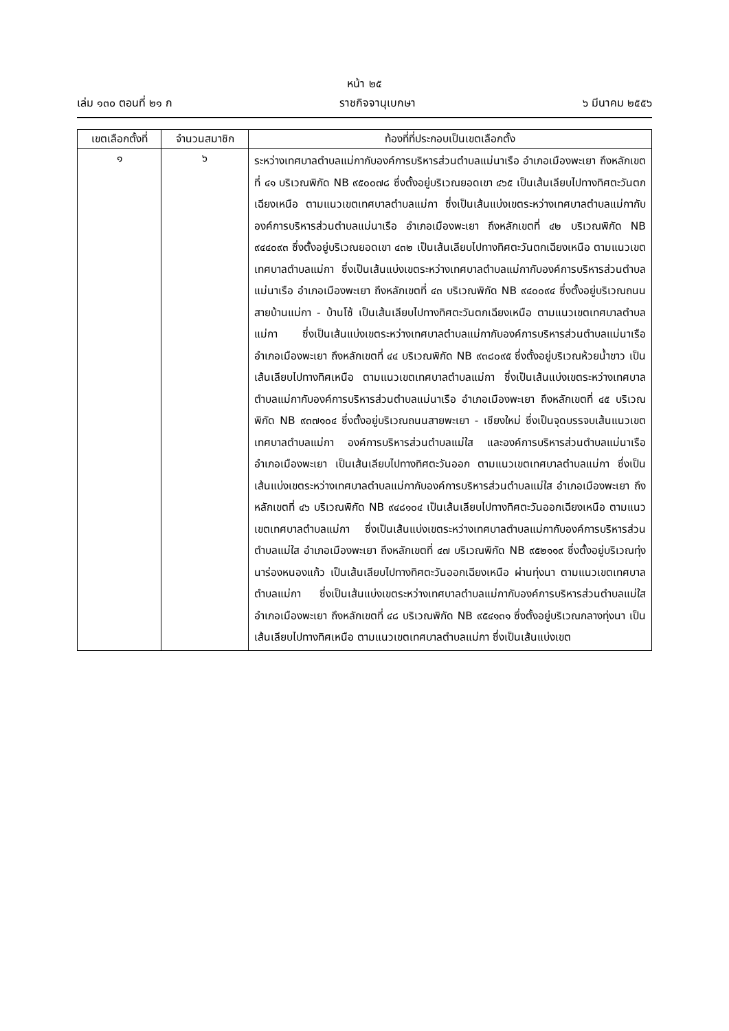หน้า ๒๕
เล่ม ๑๓๐ ตอนที่ ๒๑ ก ราชกิจจานุเบกษา ๖ มีนาคม ๒๕๕๖
| เขตเลือกตั้งที่ | จำนวนสมาชิก | ท้องที่ที่ประกอบเป็นเขตเลือกตั้ง |
| --- | --- | --- |
| ๑ | ๖ | ระหว่างเทศบาลตำบลแม่กากับองค์การบริหารส่วนตำบลแม่นาเรือ อำเภอเมืองพะเยา ถึงหลักเขตที่ ๔๑ บริเวณพิกัด NB ๙๕๐๐๗๘ ซึ่งตั้งอยู่บริเวณยอดเขา ๔๖๕ เป็นเส้นเลียบไปทางทิศตะวันตกเฉียงเหนือ ตามแนวเขตเทศบาลตำบลแม่กา ซึ่งเป็นเส้นแบ่งเขตระหว่างเทศบาลตำบลแม่กากับองค์การบริหารส่วนตำบลแม่นาเรือ อำเภอเมืองพะเยา ถึงหลักเขตที่ ๔๒ บริเวณพิกัด NB ๙๔๔๐๙๓ ซึ่งตั้งอยู่บริเวณยอดเขา ๔๓๒ เป็นเส้นเลียบไปทางทิศตะวันตกเฉียงเหนือ ตามแนวเขตเทศบาลตำบลแม่กา ซึ่งเป็นเส้นแบ่งเขตระหว่างเทศบาลตำบลแม่กากับองค์การบริหารส่วนตำบลแม่นาเรือ อำเภอเมืองพะเยา ถึงหลักเขตที่ ๔๓ บริเวณพิกัด NB ๙๔๐๐๙๔ ซึ่งตั้งอยู่บริเวณถนนสายบ้านแม่กา - บ้านโซ้ เป็นเส้นเลียบไปทางทิศตะวันตกเฉียงเหนือ ตามแนวเขตเทศบาลตำบลแม่กา ซึ่งเป็นเส้นแบ่งเขตระหว่างเทศบาลตำบลแม่กากับองค์การบริหารส่วนตำบลแม่นาเรือ อำเภอเมืองพะเยา ถึงหลักเขตที่ ๔๔ บริเวณพิกัด NB ๙๓๘๐๙๕ ซึ่งตั้งอยู่บริเวณห้วยน้ำขาว เป็นเส้นเลียบไปทางทิศเหนือ ตามแนวเขตเทศบาลตำบลแม่กา ซึ่งเป็นเส้นแบ่งเขตระหว่างเทศบาลตำบลแม่กากับองค์การบริหารส่วนตำบลแม่นาเรือ อำเภอเมืองพะเยา ถึงหลักเขตที่ ๔๕ บริเวณพิกัด NB ๙๓๗๑๐๔ ซึ่งตั้งอยู่บริเวณถนนสายพะเยา - เชียงใหม่ ซึ่งเป็นจุดบรรจบเส้นแนวเขตเทศบาลตำบลแม่กา องค์การบริหารส่วนตำบลแม่ใส และองค์การบริหารส่วนตำบลแม่นาเรือ อำเภอเมืองพะเยา เป็นเส้นเลียบไปทางทิศตะวันออก ตามแนวเขตเทศบาลตำบลแม่กา ซึ่งเป็นเส้นแบ่งเขตระหว่างเทศบาลตำบลแม่กากับองค์การบริหารส่วนตำบลแม่ใส อำเภอเมืองพะเยา ถึงหลักเขตที่ ๔๖ บริเวณพิกัด NB ๙๔๘๑๐๔ เป็นเส้นเลียบไปทางทิศตะวันออกเฉียงเหนือ ตามแนวเขตเทศบาลตำบลแม่กา ซึ่งเป็นเส้นแบ่งเขตระหว่างเทศบาลตำบลแม่กากับองค์การบริหารส่วนตำบลแม่ใส อำเภอเมืองพะเยา ถึงหลักเขตที่ ๔๗ บริเวณพิกัด NB ๙๕๒๑๑๙ ซึ่งตั้งอยู่บริเวณทุ่งนาร่องหนองแก้ว เป็นเส้นเลียบไปทางทิศตะวันออกเฉียงเหนือ ผ่านทุ่งนา ตามแนวเขตเทศบาลตำบลแม่กา ซึ่งเป็นเส้นแบ่งเขตระหว่างเทศบาลตำบลแม่กากับองค์การบริหารส่วนตำบลแม่ใส อำเภอเมืองพะเยา ถึงหลักเขตที่ ๔๘ บริเวณพิกัด NB ๙๕๔๑๓๑ ซึ่งตั้งอยู่บริเวณกลางทุ่งนา เป็นเส้นเลียบไปทางทิศเหนือ ตามแนวเขตเทศบาลตำบลแม่กา ซึ่งเป็นเส้นแบ่งเขต |